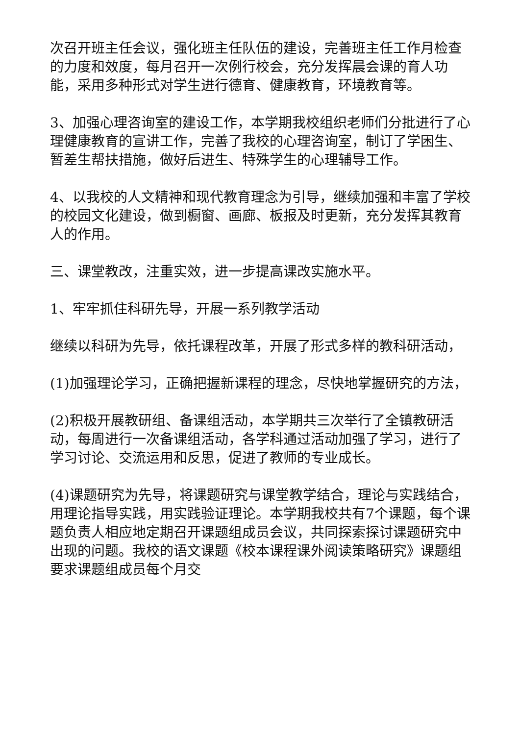次召开班主任会议，强化班主任队伍的建设，完善班主任工作月检查的力度和效度，每月召开一次例行校会，充分发挥晨会课的育人功能，采用多种形式对学生进行德育、健康教育，环境教育等。
3、加强心理咨询室的建设工作，本学期我校组织老师们分批进行了心理健康教育的宣讲工作，完善了我校的心理咨询室，制订了学困生、暂差生帮扶措施，做好后进生、特殊学生的心理辅导工作。
4、以我校的人文精神和现代教育理念为引导，继续加强和丰富了学校的校园文化建设，做到橱窗、画廊、板报及时更新，充分发挥其教育人的作用。
三、课堂教改，注重实效，进一步提高课改实施水平。
1、牢牢抓住科研先导，开展一系列教学活动
继续以科研为先导，依托课程改革，开展了形式多样的教科研活动，
(1)加强理论学习，正确把握新课程的理念，尽快地掌握研究的方法，
(2)积极开展教研组、备课组活动，本学期共三次举行了全镇教研活动，每周进行一次备课组活动，各学科通过活动加强了学习，进行了学习讨论、交流运用和反思，促进了教师的专业成长。
(4)课题研究为先导，将课题研究与课堂教学结合，理论与实践结合，用理论指导实践，用实践验证理论。本学期我校共有7个课题，每个课题负责人相应地定期召开课题组成员会议，共同探索探讨课题研究中出现的问题。我校的语文课题《校本课程课外阅读策略研究》课题组要求课题组成员每个月交